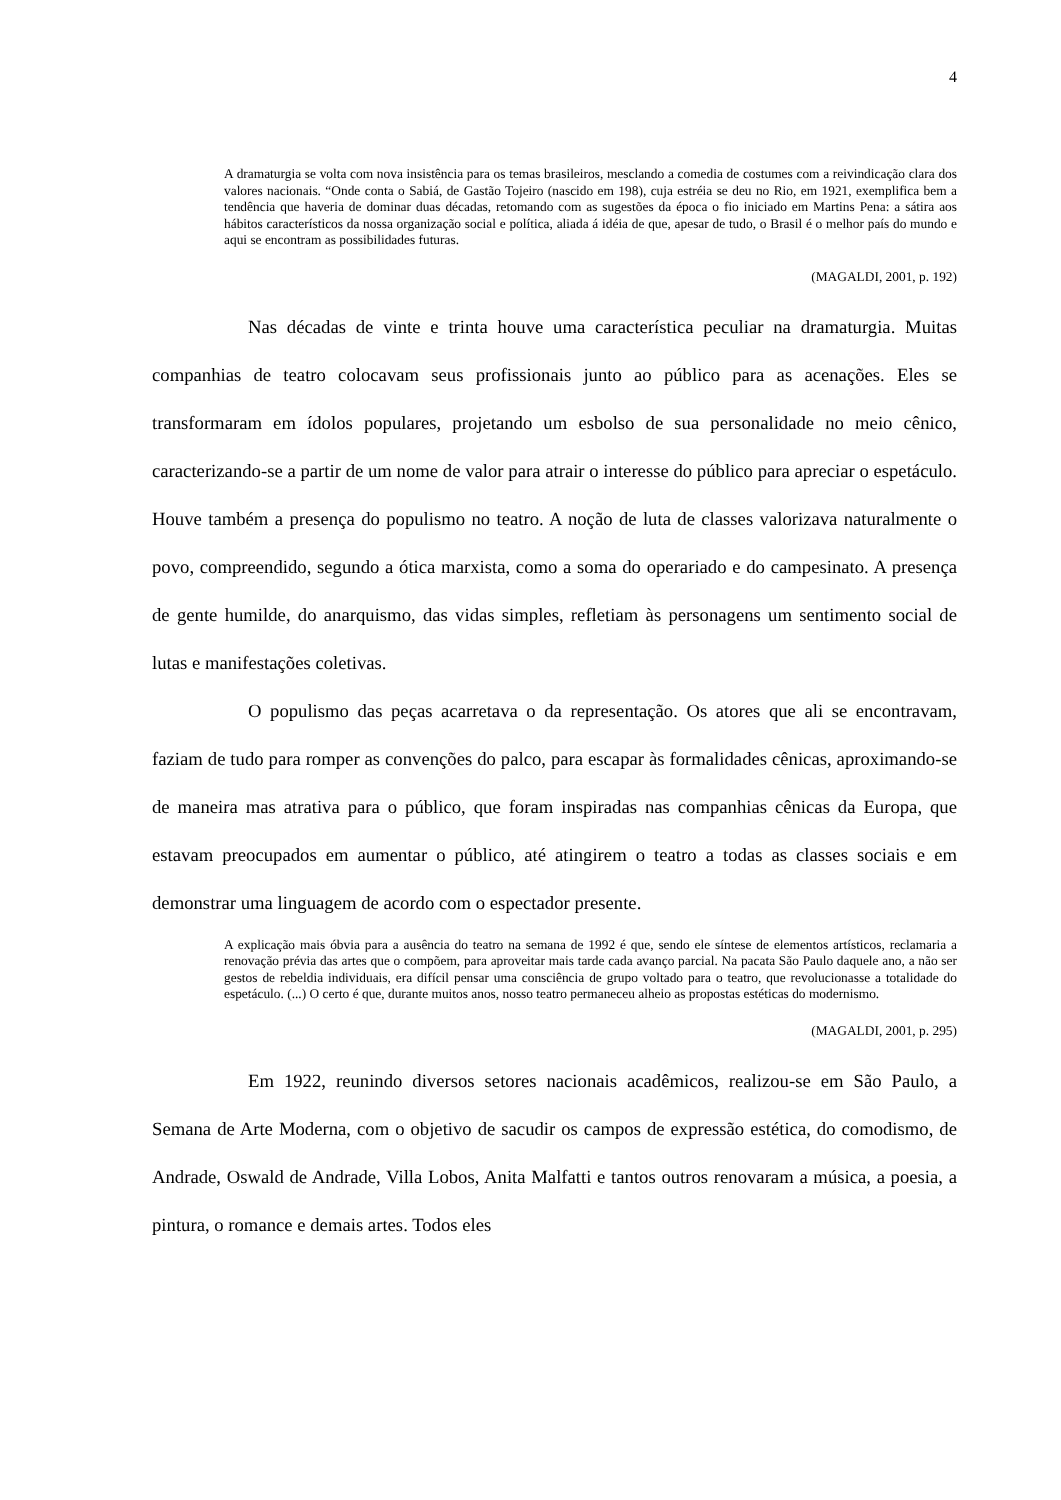4
A dramaturgia se volta com nova insistência para os temas brasileiros, mesclando a comedia de costumes com a reivindicação clara dos valores nacionais. “Onde conta o Sabiá, de Gastão Tojeiro (nascido em 198), cuja estréia se deu no Rio, em 1921, exemplifica bem a tendência que haveria de dominar duas décadas, retomando com as sugestões da época o fio iniciado em Martins Pena: a sátira aos hábitos característicos da nossa organização social e política, aliada á idéia de que, apesar de tudo, o Brasil é o melhor país do mundo e aqui se encontram as possibilidades futuras.
(MAGALDI, 2001, p. 192)
Nas décadas de vinte e trinta houve uma característica peculiar na dramaturgia. Muitas companhias de teatro colocavam seus profissionais junto ao público para as acenações. Eles se transformaram em ídolos populares, projetando um esbolso de sua personalidade no meio cênico, caracterizando-se a partir de um nome de valor para atrair o interesse do público para apreciar o espetáculo. Houve também a presença do populismo no teatro. A noção de luta de classes valorizava naturalmente o povo, compreendido, segundo a ótica marxista, como a soma do operariado e do campesinato. A presença de gente humilde, do anarquismo, das vidas simples, refletiam às personagens um sentimento social de lutas e manifestações coletivas.
O populismo das peças acarretava o da representação. Os atores que ali se encontravam, faziam de tudo para romper as convenções do palco, para escapar às formalidades cênicas, aproximando-se de maneira mas atrativa para o público, que foram inspiradas nas companhias cênicas da Europa, que estavam preocupados em aumentar o público, até atingirem o teatro a todas as classes sociais e em demonstrar uma linguagem de acordo com o espectador presente.
A explicação mais óbvia para a ausência do teatro na semana de 1992 é que, sendo ele síntese de elementos artísticos, reclamaria a renovação prévia das artes que o compõem, para aproveitar mais tarde cada avanço parcial. Na pacata São Paulo daquele ano, a não ser gestos de rebeldia individuais, era difícil pensar uma consciência de grupo voltado para o teatro, que revolucionasse a totalidade do espetáculo. (...) O certo é que, durante muitos anos, nosso teatro permaneceu alheio as propostas estéticas do modernismo.
(MAGALDI, 2001, p. 295)
Em 1922, reunindo diversos setores nacionais acadêmicos, realizou-se em São Paulo, a Semana de Arte Moderna, com o objetivo de sacudir os campos de expressão estética, do comodismo, de Andrade, Oswald de Andrade, Villa Lobos, Anita Malfatti e tantos outros renovaram a música, a poesia, a pintura, o romance e demais artes. Todos eles